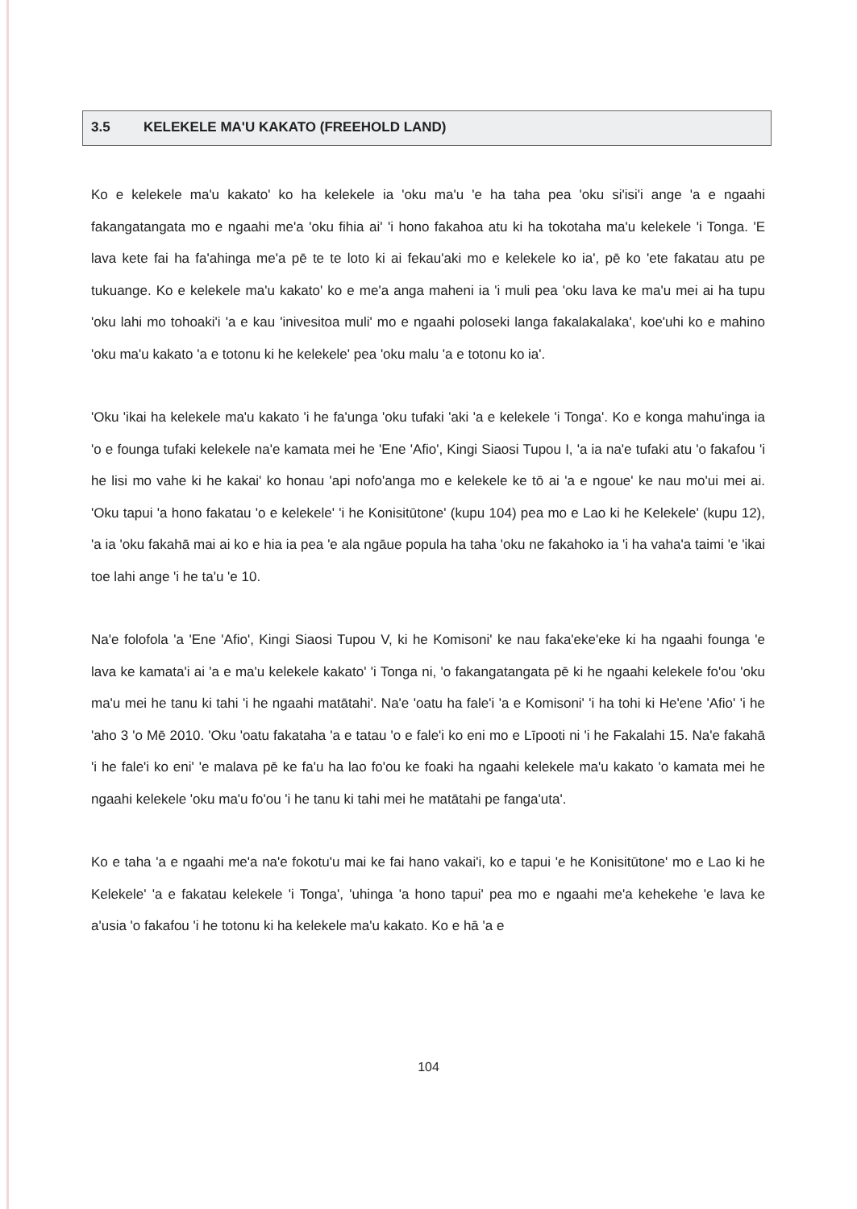3.5 KELEKELE MA'U KAKATO (FREEHOLD LAND)
Ko e kelekele ma'u kakato' ko ha kelekele ia 'oku ma'u 'e ha taha pea 'oku si'isi'i ange 'a e ngaahi fakangatangata mo e ngaahi me'a 'oku fihia ai' 'i hono fakahoa atu ki ha tokotaha ma'u kelekele 'i Tonga. 'E lava kete fai ha fa'ahinga me'a pē te te loto ki ai fekau'aki mo e kelekele ko ia', pē ko 'ete fakatau atu pe tukuange. Ko e kelekele ma'u kakato' ko e me'a anga maheni ia 'i muli pea 'oku lava ke ma'u mei ai ha tupu 'oku lahi mo tohoaki'i 'a e kau 'inivesitoa muli' mo e ngaahi poloseki langa fakalakalaka', koe'uhi ko e mahino 'oku ma'u kakato 'a e totonu ki he kelekele' pea 'oku malu 'a e totonu ko ia'.
'Oku 'ikai ha kelekele ma'u kakato 'i he fa'unga 'oku tufaki 'aki 'a e kelekele 'i Tonga'. Ko e konga mahu'inga ia 'o e founga tufaki kelekele na'e kamata mei he 'Ene 'Afio', Kingi Siaosi Tupou I, 'a ia na'e tufaki atu 'o fakafou 'i he lisi mo vahe ki he kakai' ko honau 'api nofo'anga mo e kelekele ke tō ai 'a e ngoue' ke nau mo'ui mei ai. 'Oku tapui 'a hono fakatau 'o e kelekele' 'i he Konisitūtone' (kupu 104) pea mo e Lao ki he Kelekele' (kupu 12), 'a ia 'oku fakahā mai ai ko e hia ia pea 'e ala ngāue popula ha taha 'oku ne fakahoko ia 'i ha vaha'a taimi 'e 'ikai toe lahi ange 'i he ta'u 'e 10.
Na'e folofola 'a 'Ene 'Afio', Kingi Siaosi Tupou V, ki he Komisoni' ke nau faka'eke'eke ki ha ngaahi founga 'e lava ke kamata'i ai 'a e ma'u kelekele kakato' 'i Tonga ni, 'o fakangatangata pē ki he ngaahi kelekele fo'ou 'oku ma'u mei he tanu ki tahi 'i he ngaahi matātahi'. Na'e 'oatu ha fale'i 'a e Komisoni' 'i ha tohi ki He'ene 'Afio' 'i he 'aho 3 'o Mē 2010. 'Oku 'oatu fakataha 'a e tatau 'o e fale'i ko eni mo e Līpooti ni 'i he Fakalahi 15. Na'e fakahā 'i he fale'i ko eni' 'e malava pē ke fa'u ha lao fo'ou ke foaki ha ngaahi kelekele ma'u kakato 'o kamata mei he ngaahi kelekele 'oku ma'u fo'ou 'i he tanu ki tahi mei he matātahi pe fanga'uta'.
Ko e taha 'a e ngaahi me'a na'e fokotu'u mai ke fai hano vakai'i, ko e tapui 'e he Konisitūtone' mo e Lao ki he Kelekele' 'a e fakatau kelekele 'i Tonga', 'uhinga 'a hono tapui' pea mo e ngaahi me'a kehekehe 'e lava ke a'usia 'o fakafou 'i he totonu ki ha kelekele ma'u kakato. Ko e hā 'a e
104